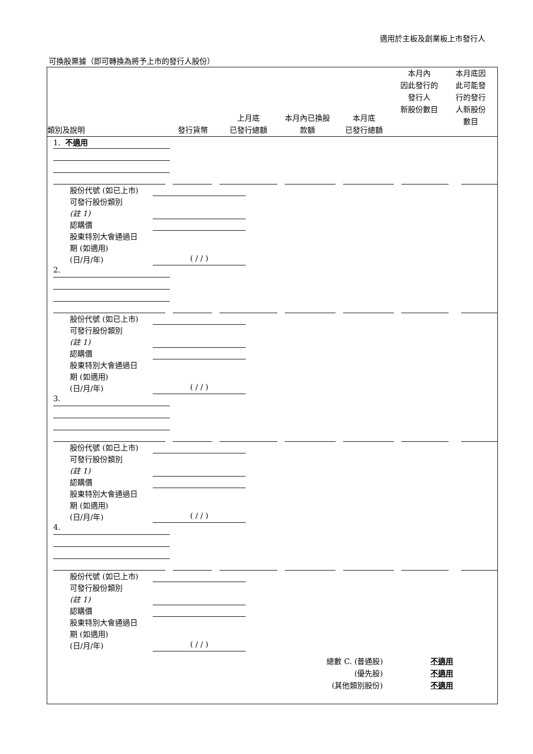適用於主板及創業板上市發行人
可換股票據（即可轉換為將予上市的發行人股份）
類別及說明
發行貨幣
上月底
已發行總額
本月內已換股
款額
本月底
已發行總額
本月內
因此發行的
發行人
新股份數目
本月底因
此可能發
行的發行
人新股份
數目
1. 不適用
股份代號 (如已上市)
可發行股份類別
(註 1)
認購價
股東特別大會通過日
期 (如適用)
(日/月/年) ( / / )
2.
股份代號 (如已上市)
可發行股份類別
(註 1)
認購價
股東特別大會通過日
期 (如適用)
(日/月/年) ( / / )
3.
股份代號 (如已上市)
可發行股份類別
(註 1)
認購價
股東特別大會通過日
期 (如適用)
(日/月/年) ( / / )
4.
股份代號 (如已上市)
可發行股份類別
(註 1)
認購價
股東特別大會通過日
期 (如適用)
(日/月/年) ( / / )
總數 C. (普通股) 不適用
(優先股) 不適用
(其他類別股份) 不適用